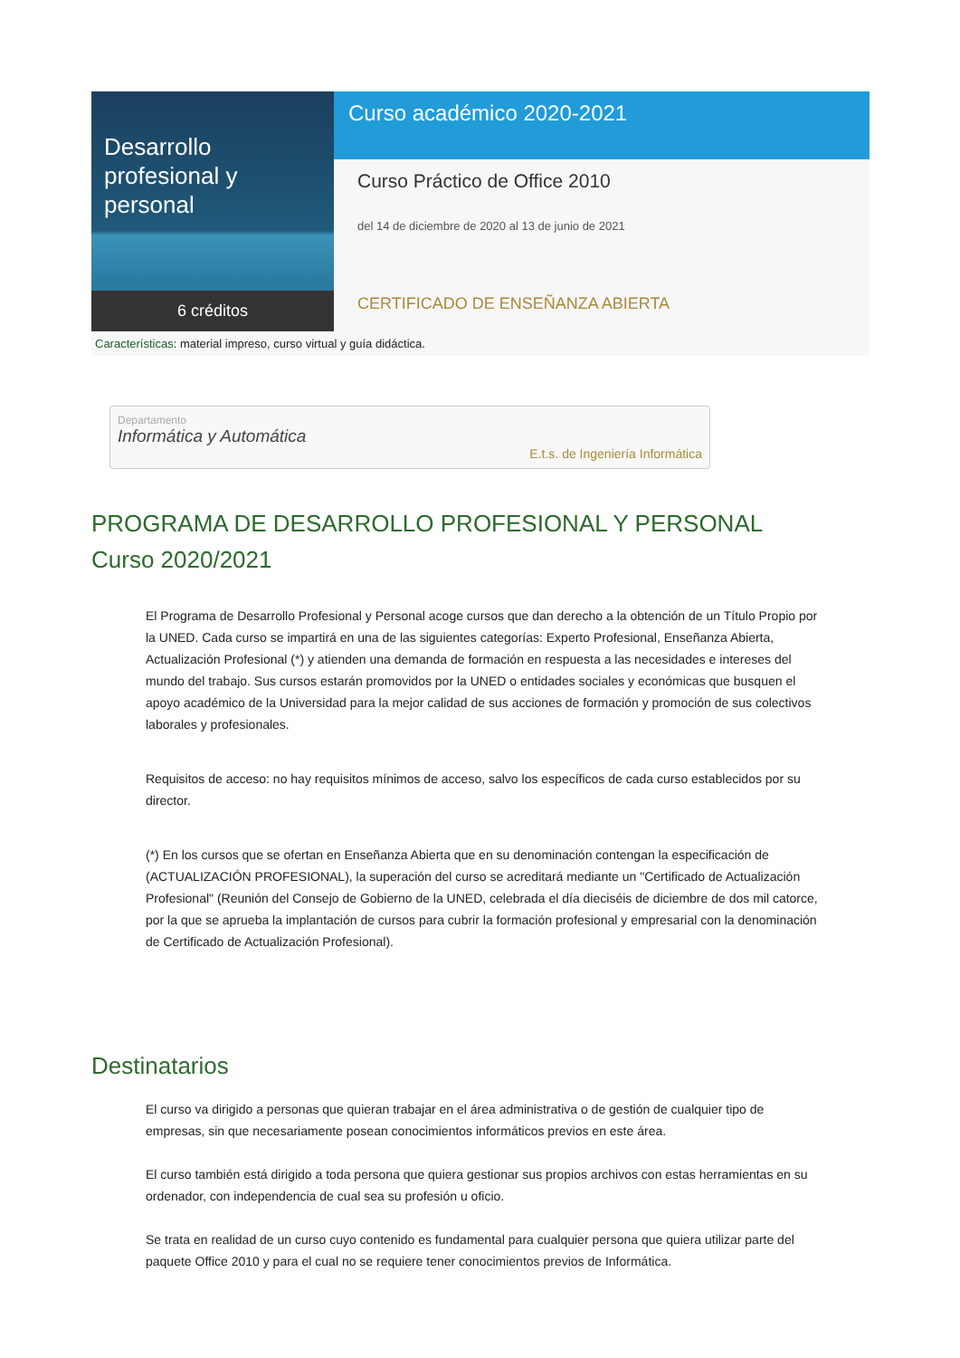Desarrollo profesional y personal
6 créditos
Curso académico 2020-2021
Curso Práctico de Office 2010
del 14 de diciembre de 2020 al 13 de junio de 2021
CERTIFICADO DE ENSEÑANZA ABIERTA
Características: material impreso, curso virtual y guía didáctica.
Departamento
Informática y Automática
E.t.s. de Ingeniería Informática
PROGRAMA DE DESARROLLO PROFESIONAL Y PERSONAL
Curso 2020/2021
El Programa de Desarrollo Profesional y Personal acoge cursos que dan derecho a la obtención de un Título Propio por la UNED. Cada curso se impartirá en una de las siguientes categorías: Experto Profesional, Enseñanza Abierta, Actualización Profesional (*) y atienden una demanda de formación en respuesta a las necesidades e intereses del mundo del trabajo. Sus cursos estarán promovidos por la UNED o entidades sociales y económicas que busquen el apoyo académico de la Universidad para la mejor calidad de sus acciones de formación y promoción de sus colectivos laborales y profesionales.
Requisitos de acceso: no hay requisitos mínimos de acceso, salvo los específicos de cada curso establecidos por su director.
(*) En los cursos que se ofertan en Enseñanza Abierta que en su denominación contengan la especificación de (ACTUALIZACIÓN PROFESIONAL), la superación del curso se acreditará mediante un "Certificado de Actualización Profesional" (Reunión del Consejo de Gobierno de la UNED, celebrada el día dieciséis de diciembre de dos mil catorce, por la que se aprueba la implantación de cursos para cubrir la formación profesional y empresarial con la denominación de Certificado de Actualización Profesional).
Destinatarios
El curso va dirigido a personas que quieran trabajar en el área administrativa o de gestión de cualquier tipo de empresas, sin que necesariamente posean conocimientos informáticos previos en este área.
El curso también está dirigido a toda persona que quiera gestionar sus propios archivos con estas herramientas en su ordenador, con independencia de cual sea su profesión u oficio.
Se trata en realidad de un curso cuyo contenido es fundamental para cualquier persona que quiera utilizar parte del paquete Office 2010 y para el cual no se requiere tener conocimientos previos de Informática.